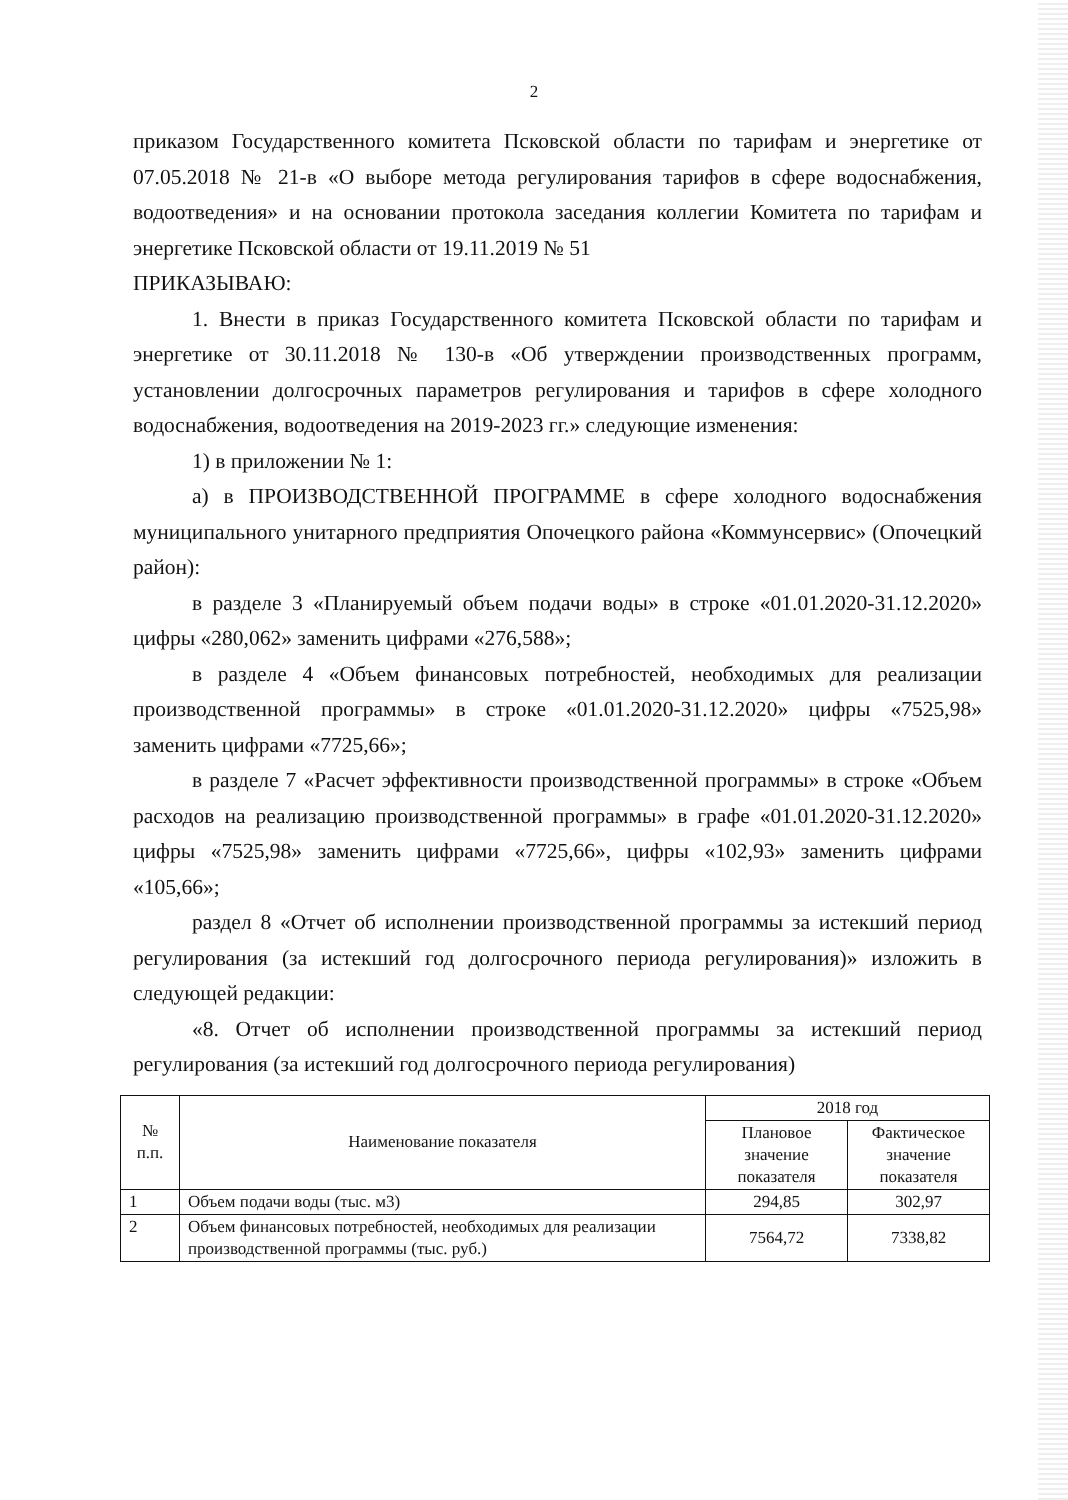2
приказом Государственного комитета Псковской области по тарифам и энергетике от 07.05.2018 № 21-в «О выборе метода регулирования тарифов в сфере водоснабжения, водоотведения» и на основании протокола заседания коллегии Комитета по тарифам и энергетике Псковской области от 19.11.2019 № 51
ПРИКАЗЫВАЮ:
1. Внести в приказ Государственного комитета Псковской области по тарифам и энергетике от 30.11.2018 № 130-в «Об утверждении производственных программ, установлении долгосрочных параметров регулирования и тарифов в сфере холодного водоснабжения, водоотведения на 2019-2023 гг.» следующие изменения:
1) в приложении № 1:
а) в ПРОИЗВОДСТВЕННОЙ ПРОГРАММЕ в сфере холодного водоснабжения муниципального унитарного предприятия Опочецкого района «Коммунсервис» (Опочецкий район):
в разделе 3 «Планируемый объем подачи воды» в строке «01.01.2020-31.12.2020» цифры «280,062» заменить цифрами «276,588»;
в разделе 4 «Объем финансовых потребностей, необходимых для реализации производственной программы» в строке «01.01.2020-31.12.2020» цифры «7525,98» заменить цифрами «7725,66»;
в разделе 7 «Расчет эффективности производственной программы» в строке «Объем расходов на реализацию производственной программы» в графе «01.01.2020-31.12.2020» цифры «7525,98» заменить цифрами «7725,66», цифры «102,93» заменить цифрами «105,66»;
раздел 8 «Отчет об исполнении производственной программы за истекший период регулирования (за истекший год долгосрочного периода регулирования)» изложить в следующей редакции:
«8. Отчет об исполнении производственной программы за истекший период регулирования (за истекший год долгосрочного периода регулирования)
| № п.п. | Наименование показателя | 2018 год | |
| --- | --- | --- | --- |
| | | Плановое значение показателя | Фактическое значение показателя |
| 1 | Объем подачи воды (тыс. м3) | 294,85 | 302,97 |
| 2 | Объем финансовых потребностей, необходимых для реализации производственной программы (тыс. руб.) | 7564,72 | 7338,82 |